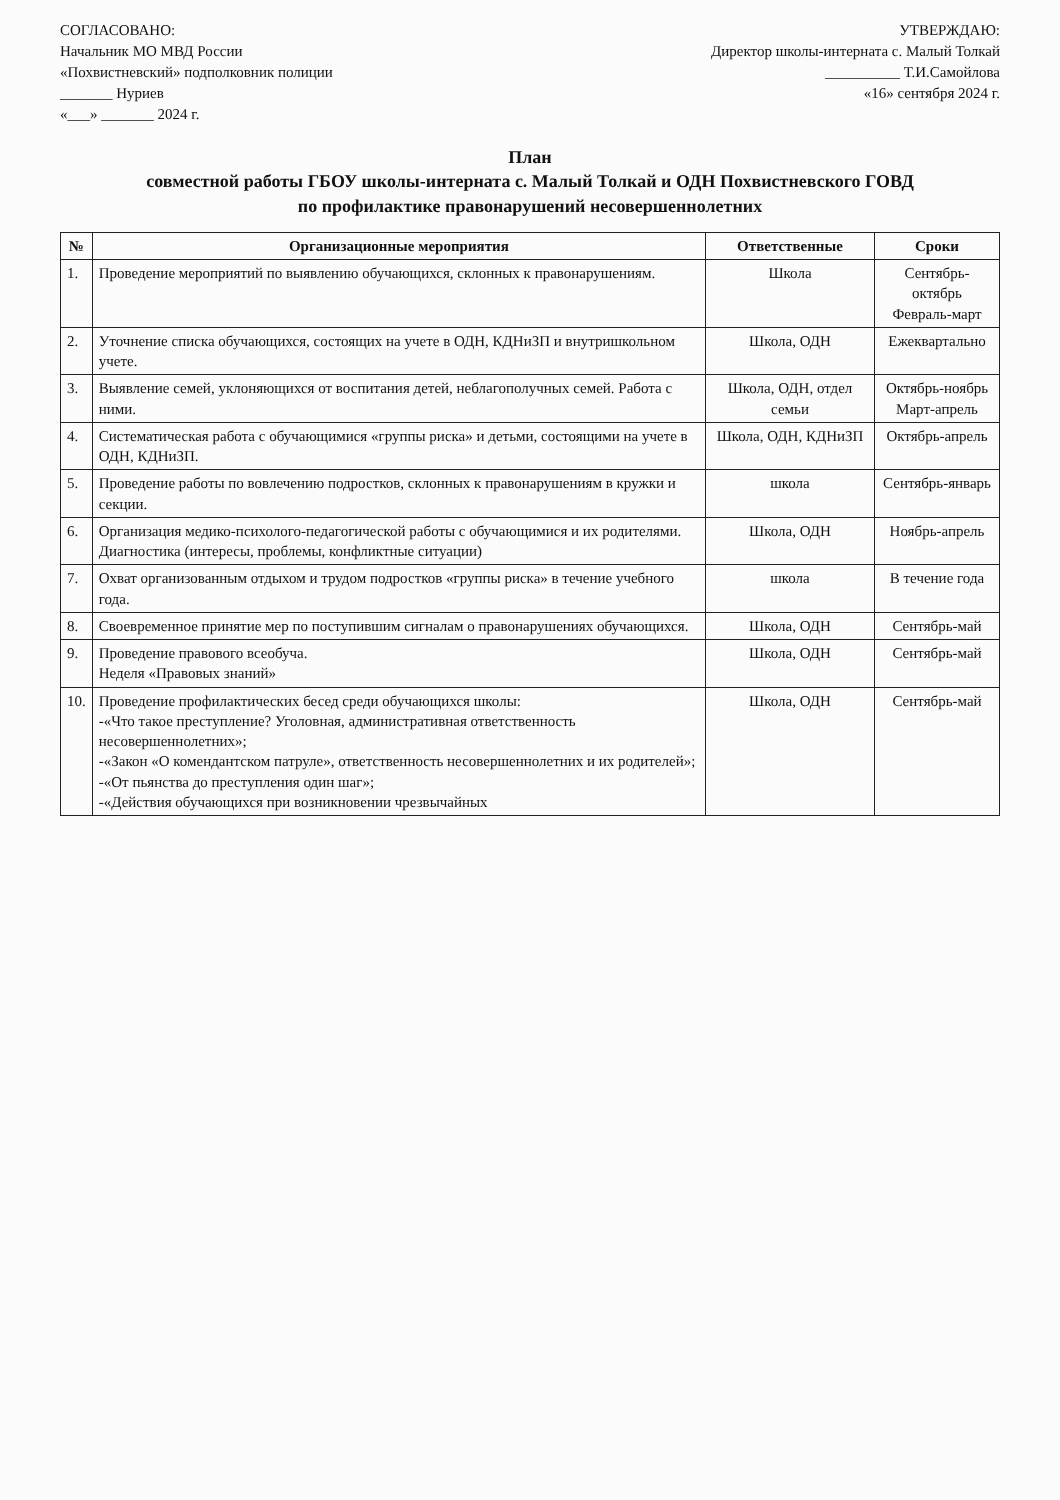СОГЛАСОВАНО:
Начальник МО МВД России
«Похвистневский» подполковник полиции
_______ Нуриев
«___» _______ 2024 г.
УТВЕРЖДАЮ:
Директор школы-интерната с. Малый Толкай
__________ Т.И.Самойлова
«16» сентября 2024 г.
План
совместной работы ГБОУ школы-интерната с. Малый Толкай и ОДН Похвистневского ГОВД
по профилактике правонарушений несовершеннолетних
| № | Организационные мероприятия | Ответственные | Сроки |
| --- | --- | --- | --- |
| 1. | Проведение мероприятий по выявлению обучающихся, склонных к правонарушениям. | Школа | Сентябрь-октябрь Февраль-март |
| 2. | Уточнение списка обучающихся, состоящих на учете в ОДН, КДНиЗП и внутришкольном учете. | Школа, ОДН | Ежеквартально |
| 3. | Выявление семей, уклоняющихся от воспитания детей, неблагополучных семей. Работа с ними. | Школа, ОДН, отдел семьи | Октябрь-ноябрь Март-апрель |
| 4. | Систематическая работа с обучающимися «группы риска» и детьми, состоящими на учете в ОДН, КДНиЗП. | Школа, ОДН, КДНиЗП | Октябрь-апрель |
| 5. | Проведение работы по вовлечению подростков, склонных к правонарушениям в кружки и секции. | школа | Сентябрь-январь |
| 6. | Организация медико-психолого-педагогической работы с обучающимися и их родителями. Диагностика (интересы, проблемы, конфликтные ситуации) | Школа, ОДН | Ноябрь-апрель |
| 7. | Охват организованным отдыхом и трудом подростков «группы риска» в течение учебного года. | школа | В течение года |
| 8. | Своевременное принятие мер по поступившим сигналам о правонарушениях обучающихся. | Школа, ОДН | Сентябрь-май |
| 9. | Проведение правового всеобуча. Неделя «Правовых знаний» | Школа, ОДН | Сентябрь-май |
| 10. | Проведение профилактических бесед среди обучающихся школы: -«Что такое преступление? Уголовная, административная ответственность несовершеннолетних»; -«Закон «О комендантском патруле», ответственность несовершеннолетних и их родителей»; -«От пьянства до преступления один шаг»; -«Действия обучающихся при возникновении чрезвычайных | Школа, ОДН | Сентябрь-май |